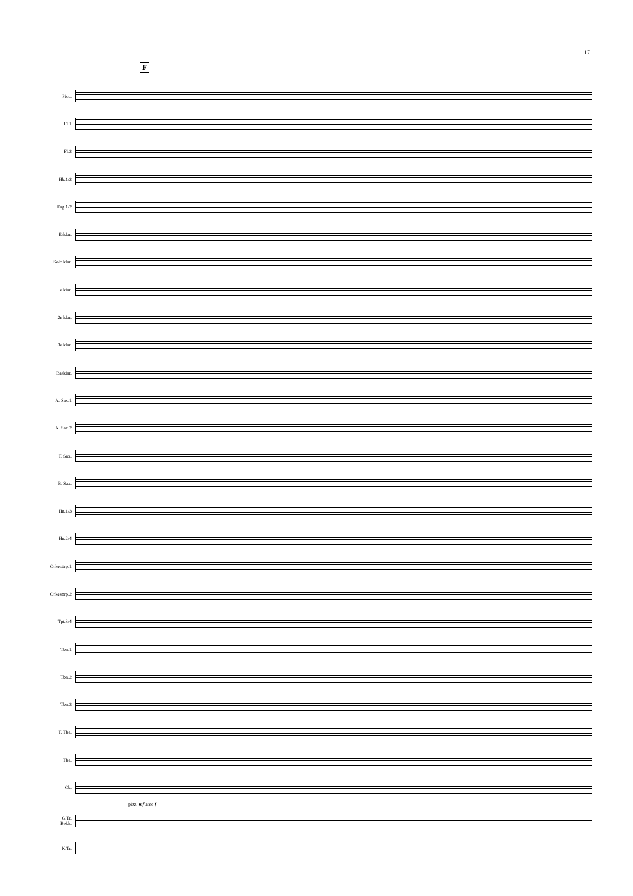17
F
Picc.
Fl.1
Fl.2
Hb.1/2
Fag.1/2
Esklar.
Solo klar.
1e klar.
2e klar.
3e klar.
Basklar.
A. Sax.1
A. Sax.2
T. Sax.
B. Sax.
Hn.1/3
Hn.2/4
Orkesttrp.1
Orkesttrp.2
Tpt.3/4
Tbn.1
Tbn.2
Tbn.3
T. Tba.
Tba.
Cb.
pizz. mf arco f
G.Tr.
Bekk.
K.Tr.